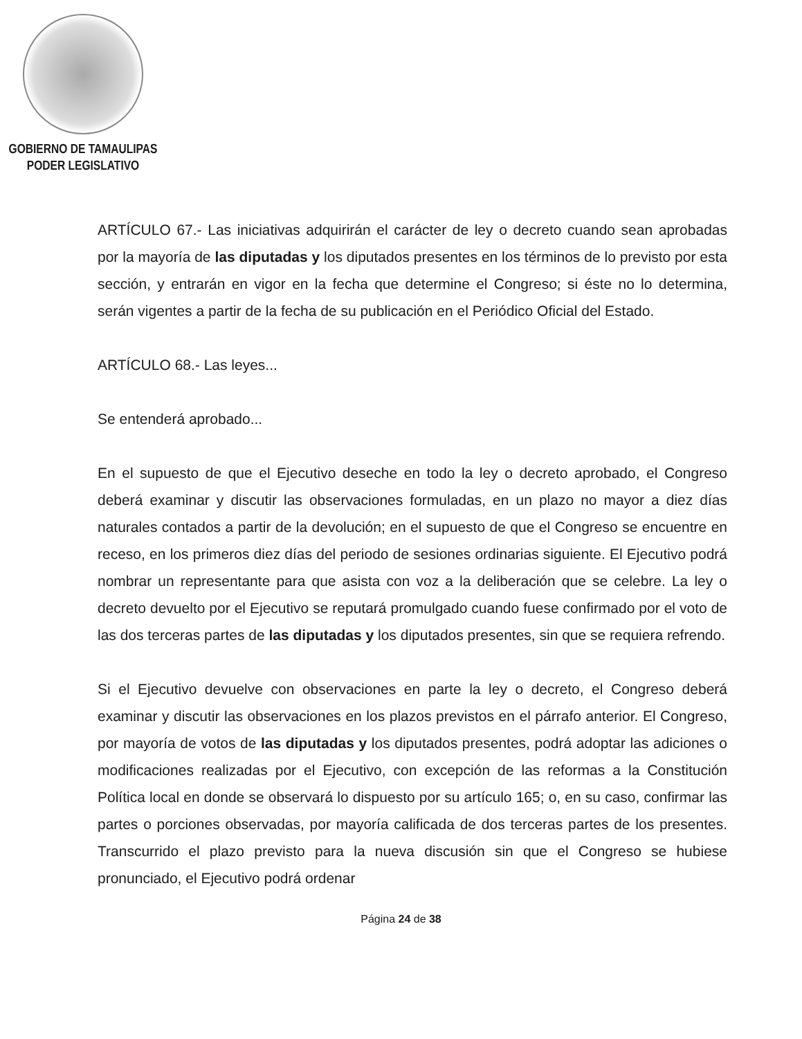GOBIERNO DE TAMAULIPAS
PODER LEGISLATIVO
ARTÍCULO 67.- Las iniciativas adquirirán el carácter de ley o decreto cuando sean aprobadas por la mayoría de las diputadas y los diputados presentes en los términos de lo previsto por esta sección, y entrarán en vigor en la fecha que determine el Congreso; si éste no lo determina, serán vigentes a partir de la fecha de su publicación en el Periódico Oficial del Estado.
ARTÍCULO 68.- Las leyes...
Se entenderá aprobado...
En el supuesto de que el Ejecutivo deseche en todo la ley o decreto aprobado, el Congreso deberá examinar y discutir las observaciones formuladas, en un plazo no mayor a diez días naturales contados a partir de la devolución; en el supuesto de que el Congreso se encuentre en receso, en los primeros diez días del periodo de sesiones ordinarias siguiente. El Ejecutivo podrá nombrar un representante para que asista con voz a la deliberación que se celebre. La ley o decreto devuelto por el Ejecutivo se reputará promulgado cuando fuese confirmado por el voto de las dos terceras partes de las diputadas y los diputados presentes, sin que se requiera refrendo.
Si el Ejecutivo devuelve con observaciones en parte la ley o decreto, el Congreso deberá examinar y discutir las observaciones en los plazos previstos en el párrafo anterior. El Congreso, por mayoría de votos de las diputadas y los diputados presentes, podrá adoptar las adiciones o modificaciones realizadas por el Ejecutivo, con excepción de las reformas a la Constitución Política local en donde se observará lo dispuesto por su artículo 165; o, en su caso, confirmar las partes o porciones observadas, por mayoría calificada de dos terceras partes de los presentes. Transcurrido el plazo previsto para la nueva discusión sin que el Congreso se hubiese pronunciado, el Ejecutivo podrá ordenar
Página 24 de 38